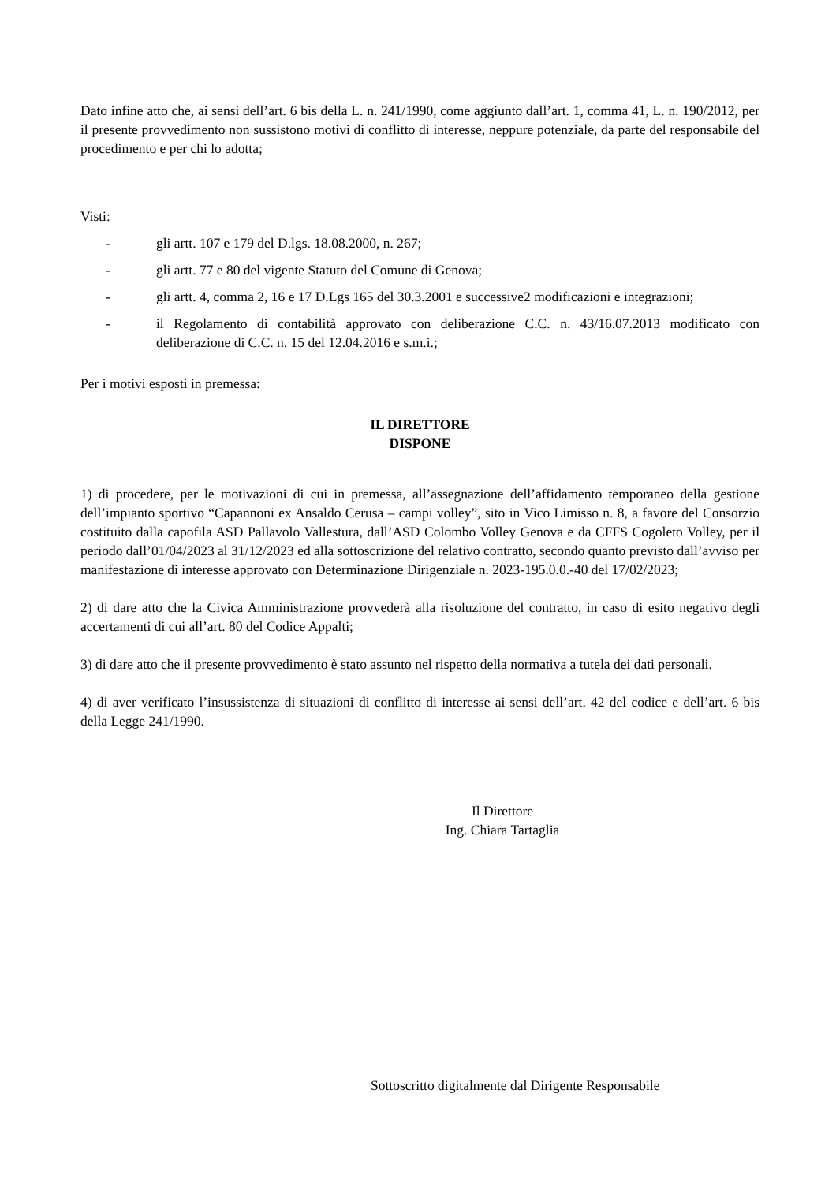Dato infine atto che, ai sensi dell’art. 6 bis della L. n. 241/1990, come aggiunto dall’art. 1, comma 41, L. n. 190/2012, per il presente provvedimento non sussistono motivi di conflitto di interesse, neppure potenziale, da parte del responsabile del procedimento e per chi lo adotta;
Visti:
- gli artt. 107 e 179 del D.lgs. 18.08.2000, n. 267;
- gli artt. 77 e 80 del vigente Statuto del Comune di Genova;
- gli artt. 4, comma 2, 16 e 17 D.Lgs 165 del 30.3.2001 e successive2 modificazioni e integrazioni;
- il Regolamento di contabilità approvato con deliberazione C.C. n. 43/16.07.2013 modificato con deliberazione di C.C. n. 15 del 12.04.2016 e s.m.i.;
Per i motivi esposti in premessa:
IL DIRETTORE
DISPONE
1) di procedere, per le motivazioni di cui in premessa, all’assegnazione dell’affidamento temporaneo della gestione dell’impianto sportivo “Capannoni ex Ansaldo Cerusa – campi volley”, sito in Vico Limisso n. 8, a favore del Consorzio costituito dalla capofila ASD Pallavolo Vallestura, dall’ASD Colombo Volley Genova e da CFFS Cogoleto Volley, per il periodo dall’01/04/2023 al 31/12/2023 ed alla sottoscrizione del relativo contratto, secondo quanto previsto dall’avviso per manifestazione di interesse approvato con Determinazione Dirigenziale n. 2023-195.0.0.-40 del 17/02/2023;
2) di dare atto che la Civica Amministrazione provvederà alla risoluzione del contratto, in caso di esito negativo degli accertamenti di cui all’art. 80 del Codice Appalti;
3) di dare atto che il presente provvedimento è stato assunto nel rispetto della normativa a tutela dei dati personali.
4) di aver verificato l’insussistenza di situazioni di conflitto di interesse ai sensi dell’art. 42 del codice e dell’art. 6 bis della Legge 241/1990.
Il Direttore
Ing. Chiara Tartaglia
Sottoscritto digitalmente dal Dirigente Responsabile